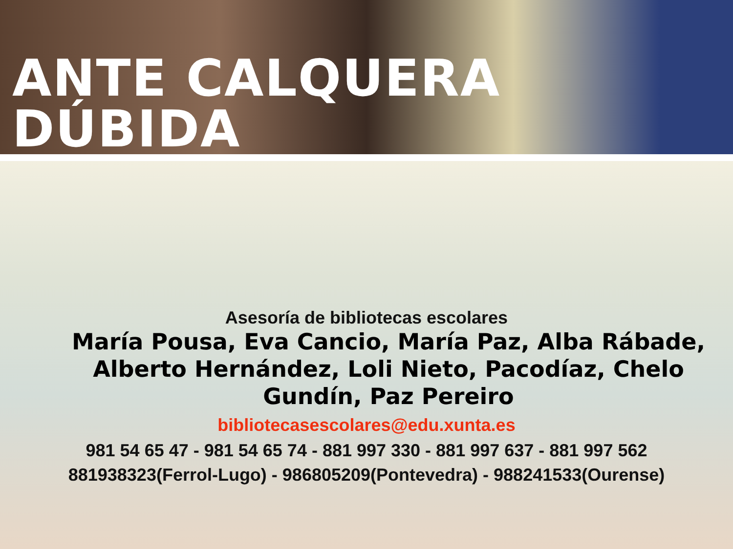ANTE CALQUERA DÚBIDA
Asesoría de bibliotecas escolares
María Pousa, Eva Cancio, María Paz, Alba Rábade, Alberto Hernández, Loli Nieto, Pacodíaz, Chelo Gundín, Paz Pereiro
bibliotecasescolares@edu.xunta.es
981 54 65 47 - 981 54 65 74 - 881 997 330 - 881 997 637 - 881 997 562
881938323(Ferrol-Lugo) - 986805209(Pontevedra) - 988241533(Ourense)